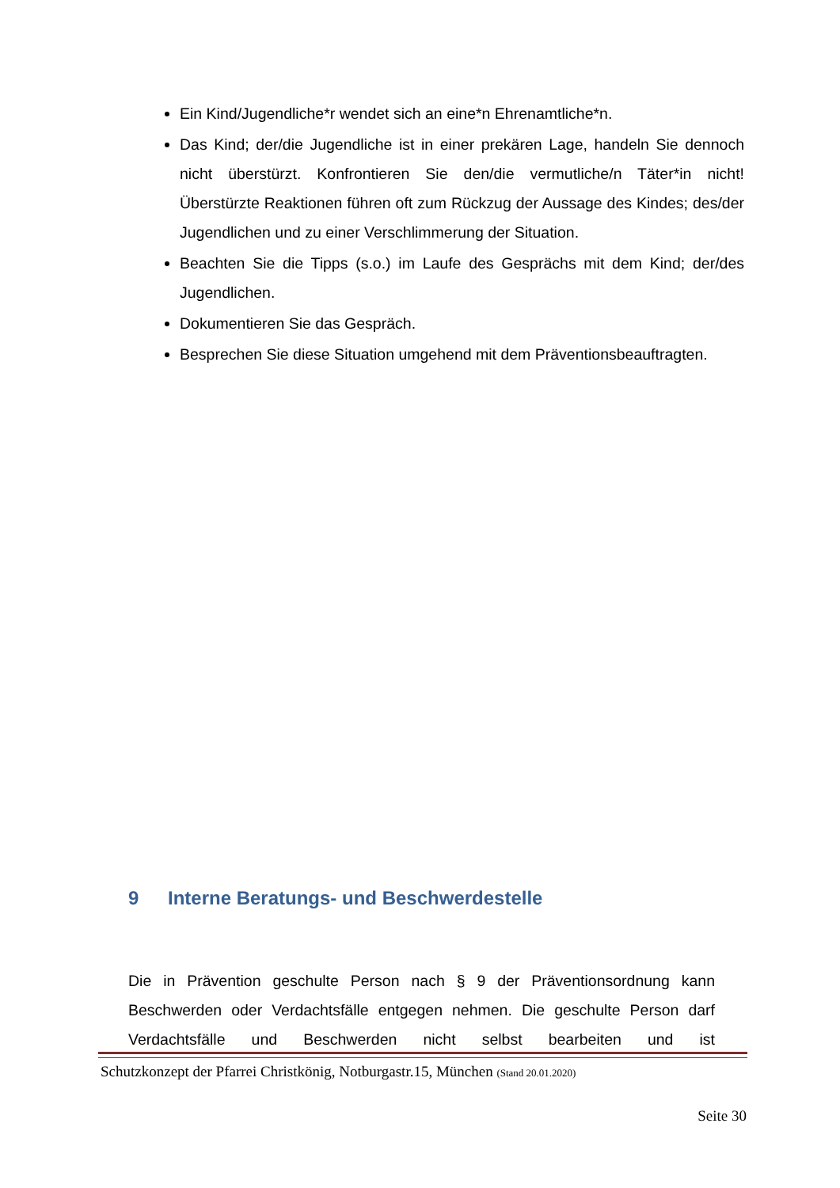Ein Kind/Jugendliche*r wendet sich an eine*n Ehrenamtliche*n.
Das Kind; der/die Jugendliche ist in einer prekären Lage, handeln Sie dennoch nicht überstürzt. Konfrontieren Sie den/die vermutliche/n Täter*in nicht! Überstürzte Reaktionen führen oft zum Rückzug der Aussage des Kindes; des/der Jugendlichen und zu einer Verschlimmerung der Situation.
Beachten Sie die Tipps (s.o.) im Laufe des Gesprächs mit dem Kind; der/des Jugendlichen.
Dokumentieren Sie das Gespräch.
Besprechen Sie diese Situation umgehend mit dem Präventionsbeauftragten.
9 Interne Beratungs- und Beschwerdestelle
Die in Prävention geschulte Person nach § 9 der Präventionsordnung kann Beschwerden oder Verdachtsfälle entgegen nehmen. Die geschulte Person darf Verdachtsfälle und Beschwerden nicht selbst bearbeiten und ist
Schutzkonzept der Pfarrei Christkönig, Notburgastr.15, München (Stand 20.01.2020)
Seite 30